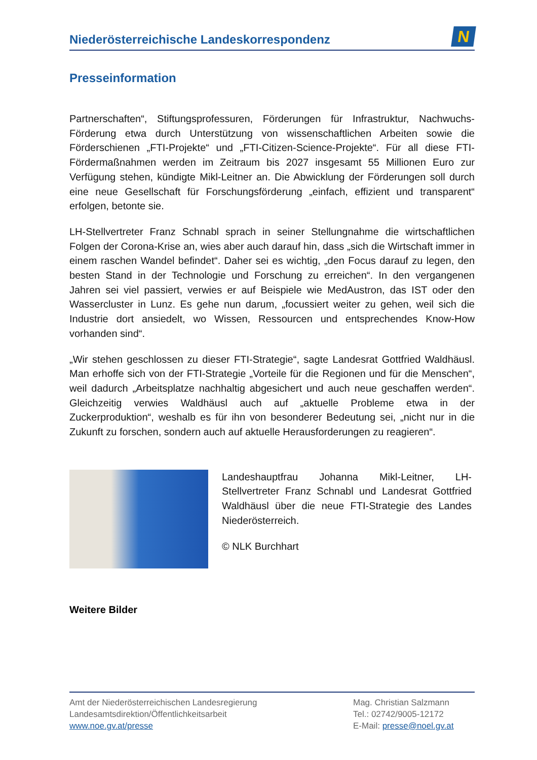Niederösterreichische Landeskorrespondenz
N
Presseinformation
Partnerschaften“, Stiftungsprofessuren, Förderungen für Infrastruktur, Nachwuchs-Förderung etwa durch Unterstützung von wissenschaftlichen Arbeiten sowie die Förderschienen „FTI-Projekte“ und „FTI-Citizen-Science-Projekte“. Für all diese FTI-Fördermaßnahmen werden im Zeitraum bis 2027 insgesamt 55 Millionen Euro zur Verfügung stehen, kündigte Mikl-Leitner an. Die Abwicklung der Förderungen soll durch eine neue Gesellschaft für Forschungsförderung „einfach, effizient und transparent“ erfolgen, betonte sie.
LH-Stellvertreter Franz Schnabl sprach in seiner Stellungnahme die wirtschaftlichen Folgen der Corona-Krise an, wies aber auch darauf hin, dass „sich die Wirtschaft immer in einem raschen Wandel befindet“. Daher sei es wichtig, „den Focus darauf zu legen, den besten Stand in der Technologie und Forschung zu erreichen“. In den vergangenen Jahren sei viel passiert, verwies er auf Beispiele wie MedAustron, das IST oder den Wassercluster in Lunz. Es gehe nun darum, „focussiert weiter zu gehen, weil sich die Industrie dort ansiedelt, wo Wissen, Ressourcen und entsprechendes Know-How vorhanden sind“.
„Wir stehen geschlossen zu dieser FTI-Strategie“, sagte Landesrat Gottfried Waldhäusl. Man erhoffe sich von der FTI-Strategie „Vorteile für die Regionen und für die Menschen“, weil dadurch „Arbeitsplatze nachhaltig abgesichert und auch neue geschaffen werden“. Gleichzeitig verwies Waldhäusl auch auf „aktuelle Probleme etwa in der Zuckerproduktion“, weshalb es für ihn von besonderer Bedeutung sei, „nicht nur in die Zukunft zu forschen, sondern auch auf aktuelle Herausforderungen zu reagieren“.
Landeshauptfrau Johanna Mikl-Leitner, LH-Stellvertreter Franz Schnabl und Landesrat Gottfried Waldhäusl über die neue FTI-Strategie des Landes Niederösterreich.
© NLK Burchhart
Weitere Bilder
Amt der Niederösterreichischen Landesregierung
Landesamtsdirektion/Öffentlichkeitsarbeit
www.noe.gv.at/presse
Mag. Christian Salzmann
Tel.: 02742/9005-12172
E-Mail: presse@noel.gv.at